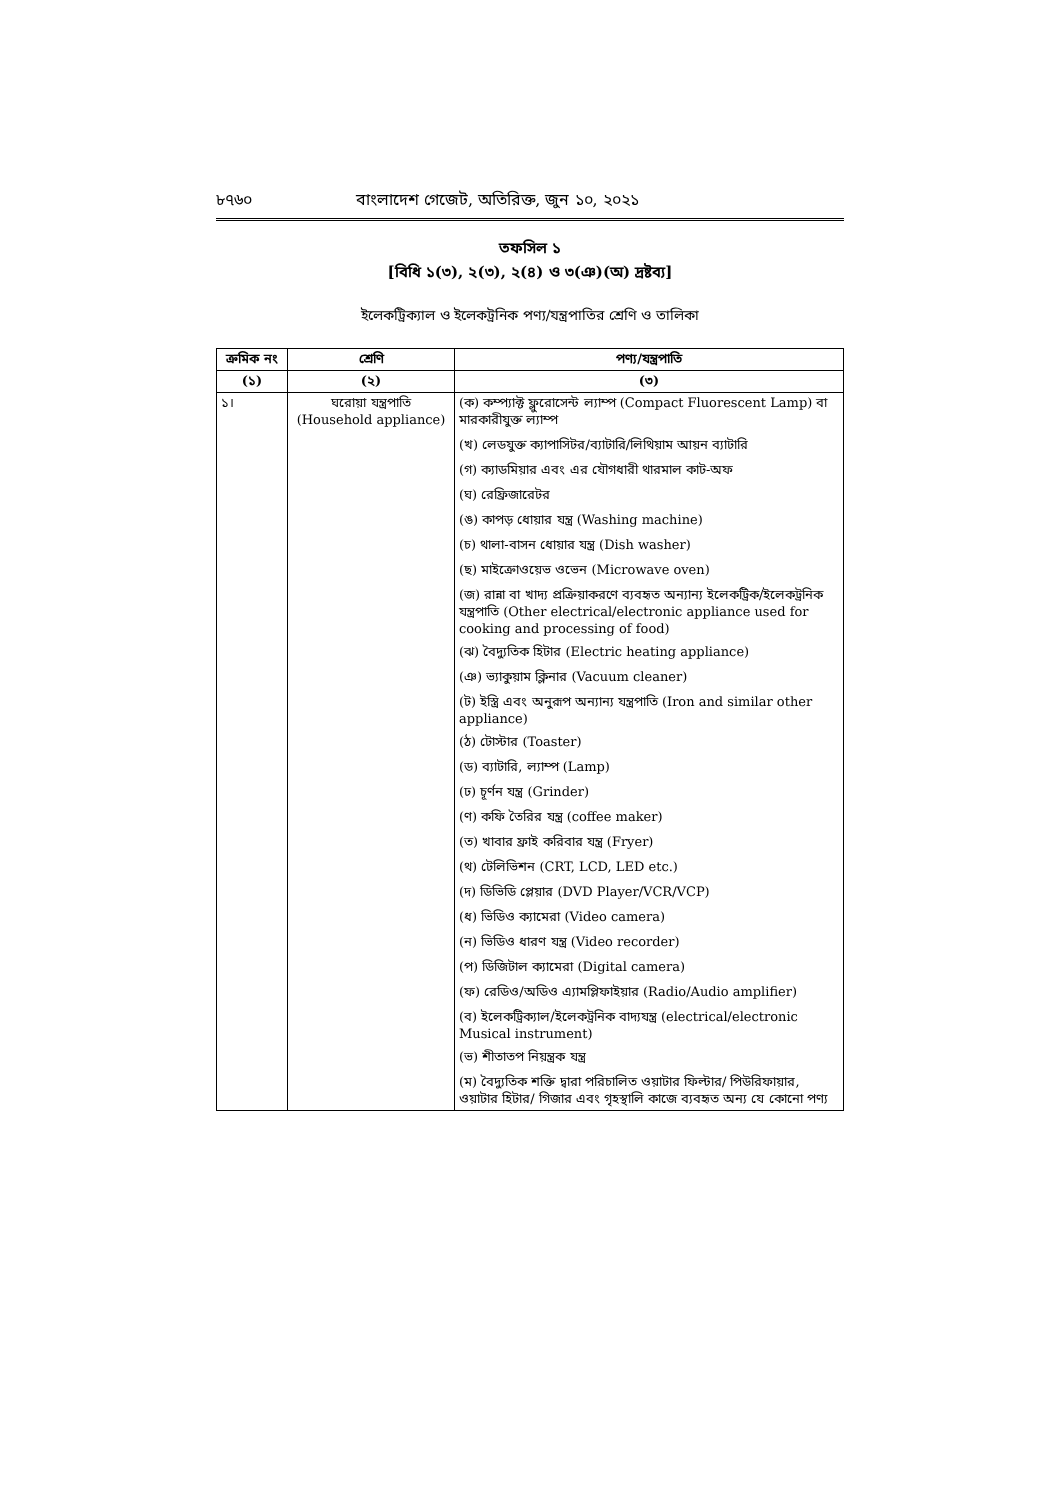৮৭৬০ বাংলাদেশ গেজেট, অতিরিক্ত, জুন ১০, ২০২১
তফসিল ১
[বিধি ১(৩), ২(৩), ২(৪) ও ৩(ঞ)(অ) দ্রষ্টব্য]
ইলেকট্রিক্যাল ও ইলেকট্রনিক পণ্য/যন্ত্রপাতির শ্রেণি ও তালিকা
| ক্রমিক নং | শ্রেণি | পণ্য/যন্ত্রপাতি |
| --- | --- | --- |
| (১) | (২) | (৩) |
| ১। | ঘরোয়া যন্ত্রপাতি (Household appliance) | (ক) কম্প্যাক্ট ফ্লুরোসেন্ট ল্যাম্প (Compact Fluorescent Lamp) বা মারকারীযুক্ত ল্যাম্প (খ) লেডযুক্ত ক্যাপাসিটর/ব্যাটারি/লিথিয়াম আয়ন ব্যাটারি (গ) ক্যাডমিয়ার এবং এর যৌগধারী থারমাল কাট-অফ (ঘ) রেফ্রিজারেটর (ঙ) কাপড় ধোয়ার যন্ত্র (Washing machine) (চ) থালা-বাসন ধোয়ার যন্ত্র (Dish washer) (ছ) মাইক্রোওয়েভ ওভেন (Microwave oven) (জ) রান্না বা খাদ্য প্রক্রিয়াকরণে ব্যবহৃত অন্যান্য ইলেকট্রিক/ইলেকট্রনিক যন্ত্রপাতি (Other electrical/electronic appliance used for cooking and processing of food) (ঝ) বৈদ্যুতিক হিটার (Electric heating appliance) (ঞ) ভ্যাকুয়াম ক্লিনার (Vacuum cleaner) (ট) ইস্ত্রি এবং অনুরূপ অন্যান্য যন্ত্রপাতি (Iron and similar other appliance) (ঠ) টোস্টার (Toaster) (ড) ব্যাটারি, ল্যাম্প (Lamp) (ঢ) চূর্ণন যন্ত্র (Grinder) (ণ) কফি তৈরির যন্ত্র (coffee maker) (ত) খাবার ফ্রাই করিবার যন্ত্র (Fryer) (থ) টেলিভিশন (CRT, LCD, LED etc.) (দ) ডিভিডি প্লেয়ার (DVD Player/VCR/VCP) (ধ) ভিডিও ক্যামেরা (Video camera) (ন) ভিডিও ধারণ যন্ত্র (Video recorder) (প) ডিজিটাল ক্যামেরা (Digital camera) (ফ) রেডিও/অডিও এ্যামপ্লিফাইয়ার (Radio/Audio amplifier) (ব) ইলেকট্রিক্যাল/ইলেকট্রনিক বাদ্যযন্ত্র (electrical/electronic Musical instrument) (ভ) শীতাতপ নিয়ন্ত্রক যন্ত্র (ম) বৈদ্যুতিক শক্তি দ্বারা পরিচালিত ওয়াটার ফিল্টার/ পিউরিফায়ার, ওয়াটার হিটার/ গিজার এবং গৃহস্থালি কাজে ব্যবহৃত অন্য যে কোনো পণ্য |